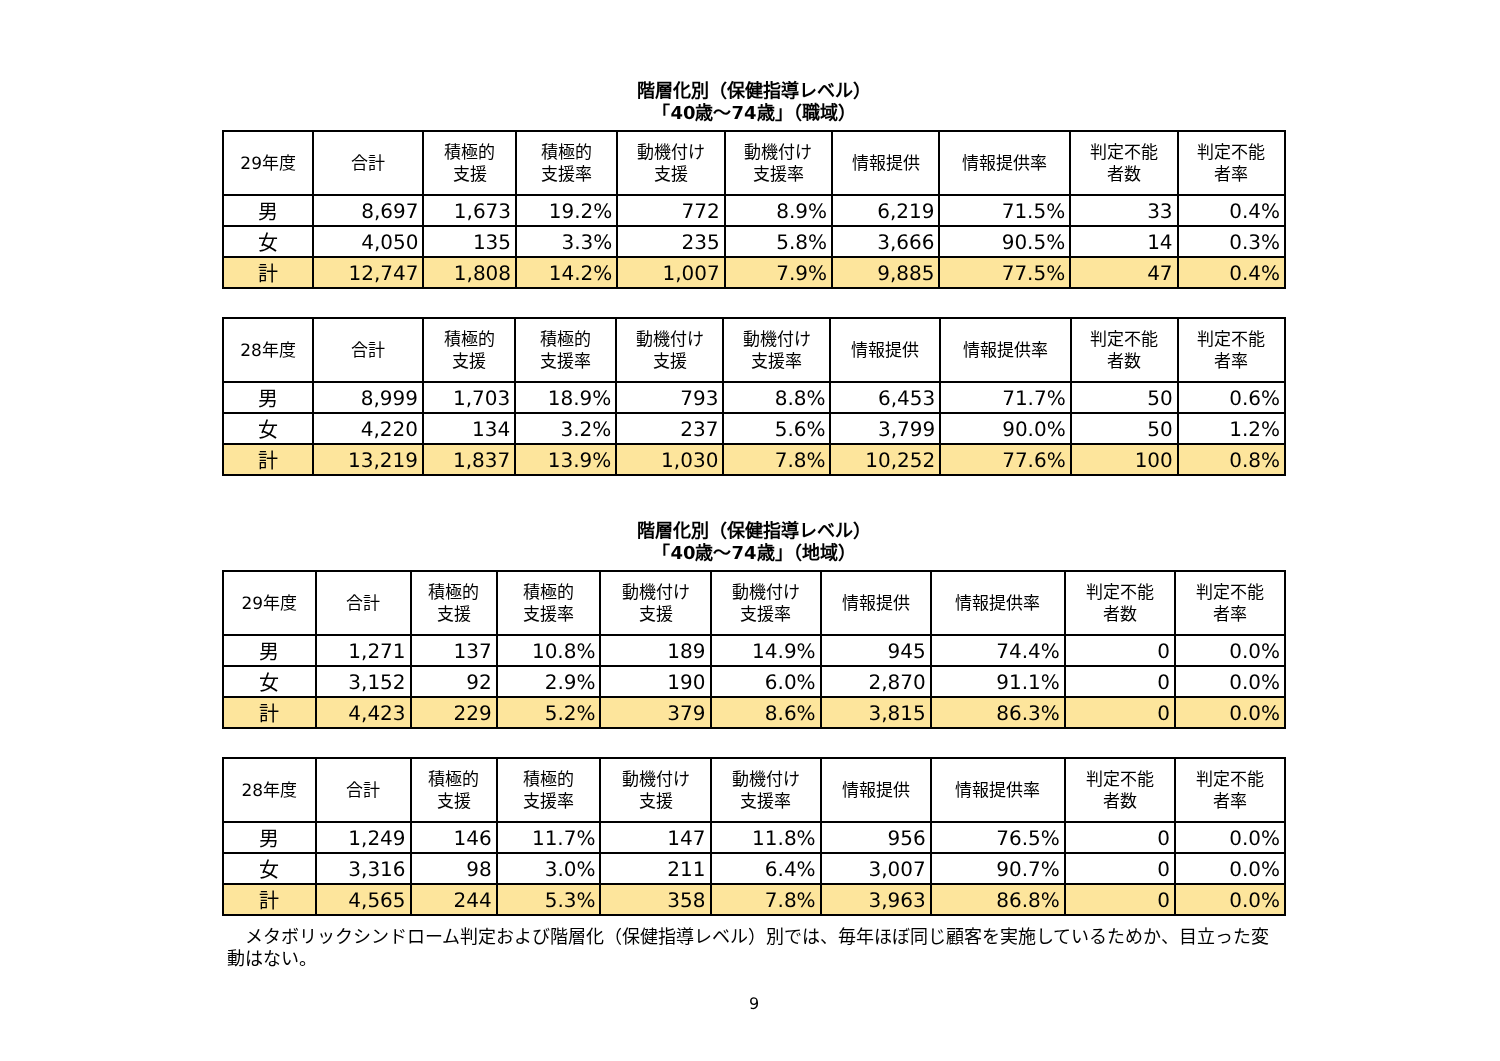階層化別（保健指導レベル）
「40歳～74歳」（職域）
| 29年度 | 合計 | 積極的 支援 | 積極的 支援率 | 動機付け 支援 | 動機付け 支援率 | 情報提供 | 情報提供率 | 判定不能 者数 | 判定不能 者率 |
| --- | --- | --- | --- | --- | --- | --- | --- | --- | --- |
| 男 | 8,697 | 1,673 | 19.2% | 772 | 8.9% | 6,219 | 71.5% | 33 | 0.4% |
| 女 | 4,050 | 135 | 3.3% | 235 | 5.8% | 3,666 | 90.5% | 14 | 0.3% |
| 計 | 12,747 | 1,808 | 14.2% | 1,007 | 7.9% | 9,885 | 77.5% | 47 | 0.4% |
| 28年度 | 合計 | 積極的 支援 | 積極的 支援率 | 動機付け 支援 | 動機付け 支援率 | 情報提供 | 情報提供率 | 判定不能 者数 | 判定不能 者率 |
| --- | --- | --- | --- | --- | --- | --- | --- | --- | --- |
| 男 | 8,999 | 1,703 | 18.9% | 793 | 8.8% | 6,453 | 71.7% | 50 | 0.6% |
| 女 | 4,220 | 134 | 3.2% | 237 | 5.6% | 3,799 | 90.0% | 50 | 1.2% |
| 計 | 13,219 | 1,837 | 13.9% | 1,030 | 7.8% | 10,252 | 77.6% | 100 | 0.8% |
階層化別（保健指導レベル）
「40歳～74歳」（地域）
| 29年度 | 合計 | 積極的 支援 | 積極的 支援率 | 動機付け 支援 | 動機付け 支援率 | 情報提供 | 情報提供率 | 判定不能 者数 | 判定不能 者率 |
| --- | --- | --- | --- | --- | --- | --- | --- | --- | --- |
| 男 | 1,271 | 137 | 10.8% | 189 | 14.9% | 945 | 74.4% | 0 | 0.0% |
| 女 | 3,152 | 92 | 2.9% | 190 | 6.0% | 2,870 | 91.1% | 0 | 0.0% |
| 計 | 4,423 | 229 | 5.2% | 379 | 8.6% | 3,815 | 86.3% | 0 | 0.0% |
| 28年度 | 合計 | 積極的 支援 | 積極的 支援率 | 動機付け 支援 | 動機付け 支援率 | 情報提供 | 情報提供率 | 判定不能 者数 | 判定不能 者率 |
| --- | --- | --- | --- | --- | --- | --- | --- | --- | --- |
| 男 | 1,249 | 146 | 11.7% | 147 | 11.8% | 956 | 76.5% | 0 | 0.0% |
| 女 | 3,316 | 98 | 3.0% | 211 | 6.4% | 3,007 | 90.7% | 0 | 0.0% |
| 計 | 4,565 | 244 | 5.3% | 358 | 7.8% | 3,963 | 86.8% | 0 | 0.0% |
　メタボリックシンドローム判定および階層化（保健指導レベル）別では、毎年ほぼ同じ顧客を実施しているためか、目立った変動はない。
9